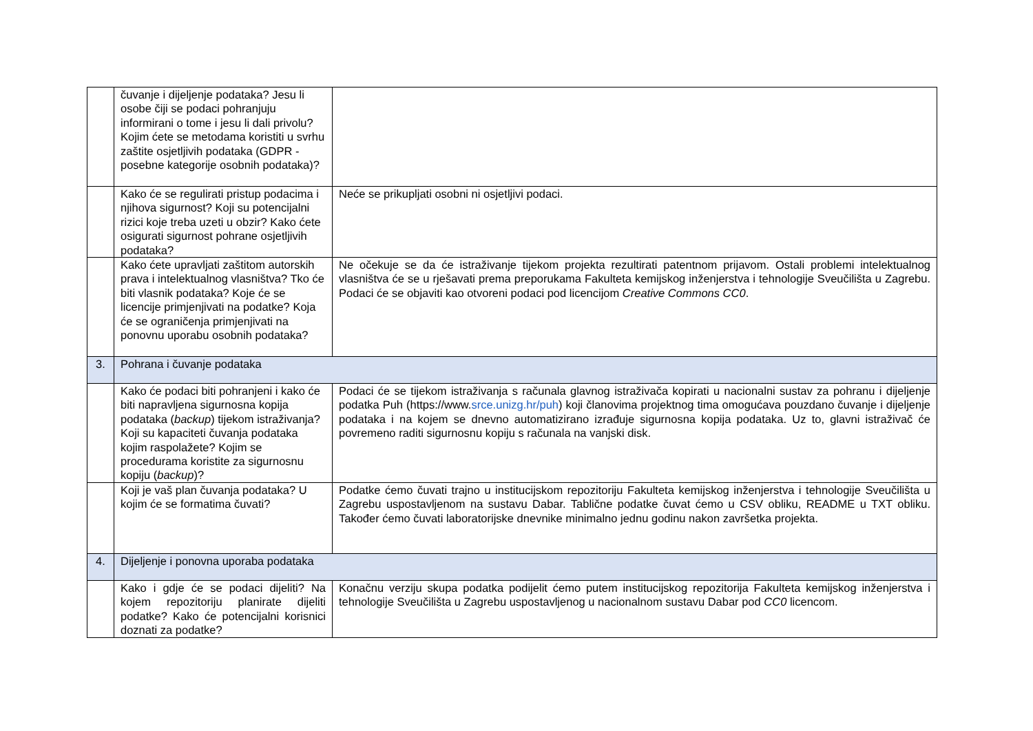| | čuvanje i dijeljenje podataka? Jesu li osobe čiji se podaci pohranjuju informirani o tome i jesu li dali privolu? Kojim ćete se metodama koristiti u svrhu zaštite osjetljivih podataka (GDPR - posebne kategorije osobnih podataka)? | |
| | Kako će se regulirati pristup podacima i njihova sigurnost? Koji su potencijalni rizici koje treba uzeti u obzir? Kako ćete osigurati sigurnost pohrane osjetljivih podataka? | Neće se prikupljati osobni ni osjetljivi podaci. |
| | Kako ćete upravljati zaštitom autorskih prava i intelektualnog vlasništva? Tko će biti vlasnik podataka? Koje će se licencije primjenjivati na podatke? Koja će se ograničenja primjenjivati na ponovnu uporabu osobnih podataka? | Ne očekuje se da će istraživanje tijekom projekta rezultirati patentnom prijavom. Ostali problemi intelektualnog vlasništva će se u rješavati prema preporukama Fakulteta kemijskog inženjerstva i tehnologije Sveučilišta u Zagrebu. Podaci će se objaviti kao otvoreni podaci pod licencijom Creative Commons CC0 . |
| 3. | Pohrana i čuvanje podataka | |
| | Kako će podaci biti pohranjeni i kako će biti napravljena sigurnosna kopija podataka ( backup ) tijekom istraživanja? Koji su kapaciteti čuvanja podataka kojim raspolažete? Kojim se procedurama koristite za sigurnosnu kopiju ( backup )? | Podaci će se tijekom istraživanja s računala glavnog istraživača kopirati u nacionalni sustav za pohranu i dijeljenje podatka Puh (https://www. srce.unizg.hr/puh ) koji članovima projektnog tima omogućava pouzdano čuvanje i dijeljenje podataka i na kojem se dnevno automatizirano izrađuje sigurnosna kopija podataka. Uz to, glavni istraživač će povremeno raditi sigurnosnu kopiju s računala na vanjski disk. |
| | Koji je vaš plan čuvanja podataka? U kojim će se formatima čuvati? | Podatke ćemo čuvati trajno u institucijskom repozitoriju Fakulteta kemijskog inženjerstva i tehnologije Sveučilišta u Zagrebu uspostavljenom na sustavu Dabar. Tablične podatke čuvat ćemo u CSV obliku, README u TXT obliku. Također ćemo čuvati laboratorijske dnevnike minimalno jednu godinu nakon završetka projekta. |
| 4. | Dijeljenje i ponovna uporaba podataka | |
| | Kako i gdje će se podaci dijeliti? Na kojem repozitoriju planirate dijeliti podatke? Kako će potencijalni korisnici doznati za podatke? | Konačnu verziju skupa podatka podijelit ćemo putem institucijskog repozitorija Fakulteta kemijskog inženjerstva i tehnologije Sveučilišta u Zagrebu uspostavljenog u nacionalnom sustavu Dabar pod CC0 licencom. |